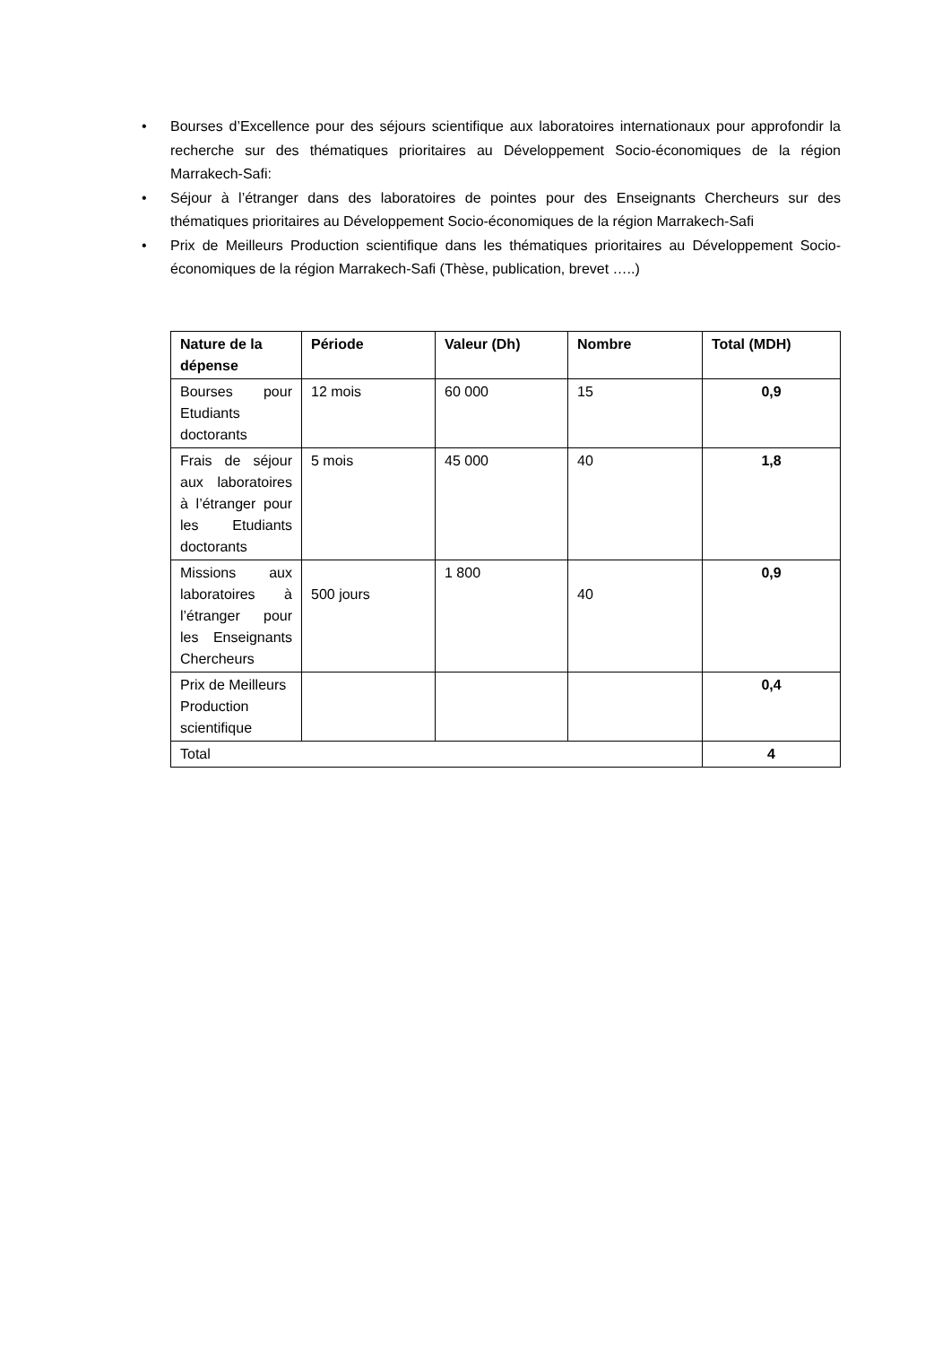• Bourses d’Excellence pour des séjours scientifique aux laboratoires internationaux pour approfondir la recherche sur des thématiques prioritaires au Développement Socio-économiques de la région Marrakech-Safi:
• Séjour à l’étranger dans des laboratoires de pointes pour des Enseignants Chercheurs sur des thématiques prioritaires au Développement Socio-économiques de la région Marrakech-Safi
• Prix de Meilleurs Production scientifique dans les thématiques prioritaires au Développement Socio-économiques de la région Marrakech-Safi (Thèse, publication, brevet …..)
| Nature de la dépense | Période | Valeur (Dh) | Nombre | Total (MDH) |
| --- | --- | --- | --- | --- |
| Bourses pour Etudiants doctorants | 12 mois | 60 000 | 15 | 0,9 |
| Frais de séjour aux laboratoires à l’étranger pour les Etudiants doctorants | 5 mois | 45 000 | 40 | 1,8 |
| Missions aux laboratoires à l’étranger pour les Enseignants Chercheurs | 500 jours | 1 800 | 40 | 0,9 |
| Prix de Meilleurs Production scientifique | | | | 0,4 |
| Total | | | | 4 |